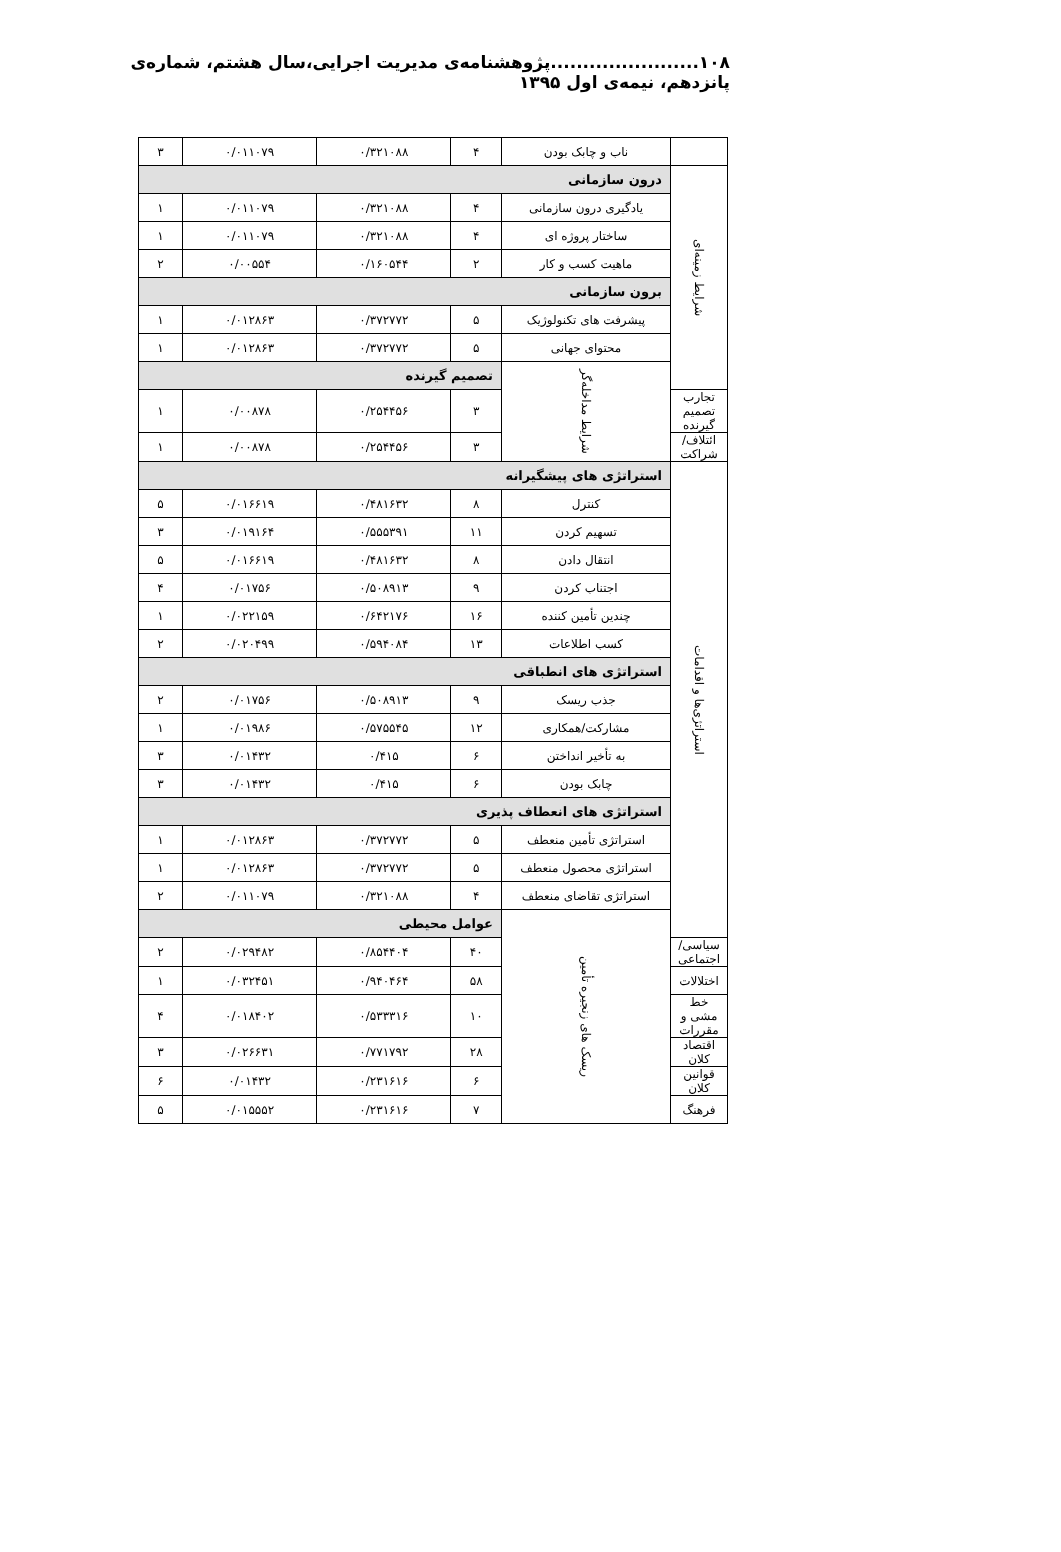۱۰۸.......................پژوهشنامه‌ی مدیریت اجرایی،سال هشتم، شماره‌ی پانزدهم، نیمه‌ی اول ۱۳۹۵
| | ناب و چابک بودن | ۴ | ۰/۳۲۱۰۸۸ | ۰/۰۱۱۰۷۹ | ۳ |
| شرایط زمینه‌ای | درون سازمانی | | | | |
| | یادگیری درون سازمانی | ۴ | ۰/۳۲۱۰۸۸ | ۰/۰۱۱۰۷۹ | ۱ |
| | ساختار پروژه ای | ۴ | ۰/۳۲۱۰۸۸ | ۰/۰۱۱۰۷۹ | ۱ |
| | ماهیت کسب و کار | ۲ | ۰/۱۶۰۵۴۴ | ۰/۰۰۵۵۴ | ۲ |
| | برون سازمانی | | | | |
| | پیشرفت های تکنولوژیک | ۵ | ۰/۳۷۲۷۷۲ | ۰/۰۱۲۸۶۳ | ۱ |
| | محتوای جهانی | ۵ | ۰/۳۷۲۷۷۲ | ۰/۰۱۲۸۶۳ | ۱ |
| | شرایط مداخله‌گر | تصمیم گیرنده | | | |
| تجارب تصمیم گیرنده | | ۳ | ۰/۲۵۴۴۵۶ | ۰/۰۰۸۷۸ | ۱ |
| ائتلاف/شراکت | | ۳ | ۰/۲۵۴۴۵۶ | ۰/۰۰۸۷۸ | ۱ |
| استراتژی‌ها و اقدامات | استراتژی های پیشگیرانه | | | | |
| | کنترل | ۸ | ۰/۴۸۱۶۳۲ | ۰/۰۱۶۶۱۹ | ۵ |
| | تسهیم کردن | ۱۱ | ۰/۵۵۵۳۹۱ | ۰/۰۱۹۱۶۴ | ۳ |
| | انتقال دادن | ۸ | ۰/۴۸۱۶۳۲ | ۰/۰۱۶۶۱۹ | ۵ |
| | اجتناب کردن | ۹ | ۰/۵۰۸۹۱۳ | ۰/۰۱۷۵۶ | ۴ |
| | چندین تأمین کننده | ۱۶ | ۰/۶۴۲۱۷۶ | ۰/۰۲۲۱۵۹ | ۱ |
| | کسب اطلاعات | ۱۳ | ۰/۵۹۴۰۸۴ | ۰/۰۲۰۴۹۹ | ۲ |
| | استراتژی های انطباقی | | | | |
| | جذب ریسک | ۹ | ۰/۵۰۸۹۱۳ | ۰/۰۱۷۵۶ | ۲ |
| | مشارکت/همکاری | ۱۲ | ۰/۵۷۵۵۴۵ | ۰/۰۱۹۸۶ | ۱ |
| | به تأخیر انداختن | ۶ | ۰/۴۱۵ | ۰/۰۱۴۳۲ | ۳ |
| | چابک بودن | ۶ | ۰/۴۱۵ | ۰/۰۱۴۳۲ | ۳ |
| | استراتژی های انعطاف پذیری | | | | |
| | استراتژی تأمین منعطف | ۵ | ۰/۳۷۲۷۷۲ | ۰/۰۱۲۸۶۳ | ۱ |
| | استراتژی محصول منعطف | ۵ | ۰/۳۷۲۷۷۲ | ۰/۰۱۲۸۶۳ | ۱ |
| | استراتژی تقاضای منعطف | ۴ | ۰/۳۲۱۰۸۸ | ۰/۰۱۱۰۷۹ | ۲ |
| | ریسک های زنجیره تأمین | عوامل محیطی | | | |
| سیاسی/ اجتماعی | | ۴۰ | ۰/۸۵۴۴۰۴ | ۰/۰۲۹۴۸۲ | ۲ |
| اختلالات | | ۵۸ | ۰/۹۴۰۴۶۴ | ۰/۰۳۲۴۵۱ | ۱ |
| خط مشی و مقررات | | ۱۰ | ۰/۵۳۳۳۱۶ | ۰/۰۱۸۴۰۲ | ۴ |
| اقتصاد کلان | | ۲۸ | ۰/۷۷۱۷۹۲ | ۰/۰۲۶۶۳۱ | ۳ |
| قوانین کلان | | ۶ | ۰/۲۳۱۶۱۶ | ۰/۰۱۴۳۲ | ۶ |
| فرهنگ | | ۷ | ۰/۲۳۱۶۱۶ | ۰/۰۱۵۵۵۲ | ۵ |